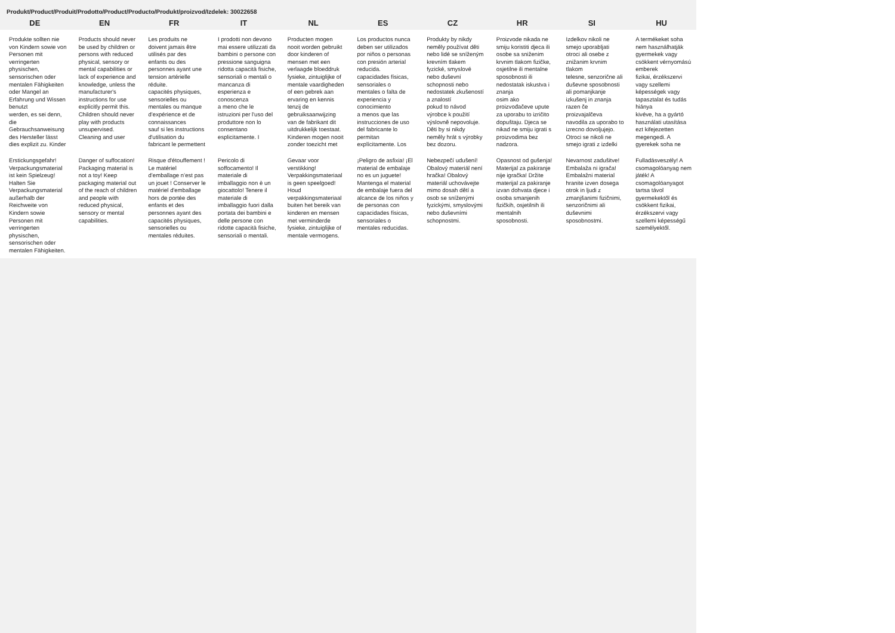Produkt/Product/Produit/Prodotto/Product/Producto/Produkt/proizvod/Izdelek: 30022658
| DE | EN | FR | IT | NL | ES | CZ | HR | SI | HU |
| --- | --- | --- | --- | --- | --- | --- | --- | --- | --- |
| Produkte sollten nie von Kindern sowie von Personen mit verringerten physischen, sensorischen oder mentalen Fähigkeiten oder Mangel an Erfahrung und Wissen benutzt werden, es sei denn, die Gebrauchsanweisung des Hersteller lässt dies explizit zu. Kinder | Products should never be used by children or persons with reduced physical, sensory or mental capabilities or lack of experience and knowledge, unless the manufacturer's instructions for use explicitly permit this. Children should never play with products unsupervised. Cleaning and user | Les produits ne doivent jamais être utilisés par des enfants ou des personnes ayant une tension artérielle réduite. capacités physiques, sensorielles ou mentales ou manque d’expérience et de connaissances sauf si les instructions d'utilisation du fabricant le permettent | I prodotti non devono mai essere utilizzati da bambini o persone con pressione sanguigna ridotta capacità fisiche, sensoriali o mentali o mancanza di esperienza e conoscenza a meno che le istruzioni per l'uso del produttore non lo consentano esplicitamente. I | Producten mogen nooit worden gebruikt door kinderen of mensen met een verlaagde bloeddruk fysieke, zintuiglijke of mentale vaardigheden of een gebrek aan ervaring en kennis tenzij de gebruiksaanwijzing van de fabrikant dit uitdrukkelijk toestaat. Kinderen mogen nooit zonder toezicht met | Los productos nunca deben ser utilizados por niños o personas con presión arterial reducida. capacidades físicas, sensoriales o mentales o falta de experiencia y conocimiento a menos que las instrucciones de uso del fabricante lo permitan explícitamente. Los | Produkty by nikdy neměly používat děti nebo lidé se sníženým krevním tlakem fyzické, smyslové nebo duševní schopnosti nebo nedostatek zkušeností a znalostí pokud to návod výrobce k použití výslovně nepovoluje. Děti by si nikdy neměly hrát s výrobky bez dozoru. | Proizvode nikada ne smiju koristiti djeca ili osobe sa sniženim krvnim tlakom fizičke, osjetilne ili mentalne sposobnosti ili nedostatak iskustva i znanja osim ako proizvođačeve upute za uporabu to izričito dopuštaju. Djeca se nikad ne smiju igrati s proizvodima bez nadzora. | Izdelkov nikoli ne smejo uporabljati otroci ali osebe z znižanim krvnim tlakom telesne, senzorične ali duševne sposobnosti ali pomanjkanje izkušenj in znanja razen če proizvajalčeva navodila za uporabo to izrecno dovoljujejo. Otroci se nikoli ne smejo igrati z izdelki | A termékeket soha nem használhatják gyermekek vagy csökkent vérnyomású emberek fizikai, érzékszervi vagy szellemi képességek vagy tapasztalat és tudás hiánya kivéve, ha a gyártó használati utasítása ezt kifejezetten megengedi. A gyerekek soha ne |
| Erstickungsgefahr! Verpackungsmaterial ist kein Spielzeug! Halten Sie Verpackungsmaterial außerhalb der Reichweite von Kindern sowie Personen mit verringerten physischen, sensorischen oder mentalen Fähigkeiten. | Danger of suffocation! Packaging material is not a toy! Keep packaging material out of the reach of children and people with reduced physical, sensory or mental capabilities. | Risque d'étouffement ! Le matériel d’emballage n’est pas un jouet ! Conserver le matériel d'emballage hors de portée des enfants et des personnes ayant des capacités physiques, sensorielles ou mentales réduites. | Pericolo di soffocamento! Il materiale di imballaggio non è un giocattolo! Tenere il materiale di imballaggio fuori dalla portata dei bambini e delle persone con ridotte capacità fisiche, sensoriali o mentali. | Gevaar voor verstikking! Verpakkingsmateriaal is geen speelgoed! Houd verpakkingsmateriaal buiten het bereik van kinderen en mensen met verminderde fysieke, zintuiglijke of mentale vermogens. | ¡Peligro de asfixia! ¡El material de embalaje no es un juguete! Mantenga el material de embalaje fuera del alcance de los niños y de personas con capacidades físicas, sensoriales o mentales reducidas. | Nebezpečí udušení! Obalový materiál není hračka! Obalový materiál uchovávejte mimo dosah dětí a osob se sníženými fyzickými, smyslovými nebo duševními schopnostmi. | Opasnost od gušenja! Materijal za pakiranje nije igračka! Držite materijal za pakiranje izvan dohvata djece i osoba smanjenih fizičkih, osjetilnih ili mentalnih sposobnosti. | Nevarnost zadušitve! Embalaža ni igrača! Embalažni material hranite izven dosega otrok in ljudi z zmanjšanimi fizičnimi, senzoričnimi ali duševnimi sposobnostmi. | Fulladásveszély! A csomagolóanyag nem játék! A csomagolóanyagot tartsa távol gyermekektől és csökkent fizikai, érzékszervi vagy szellemi képességű személyektől. |